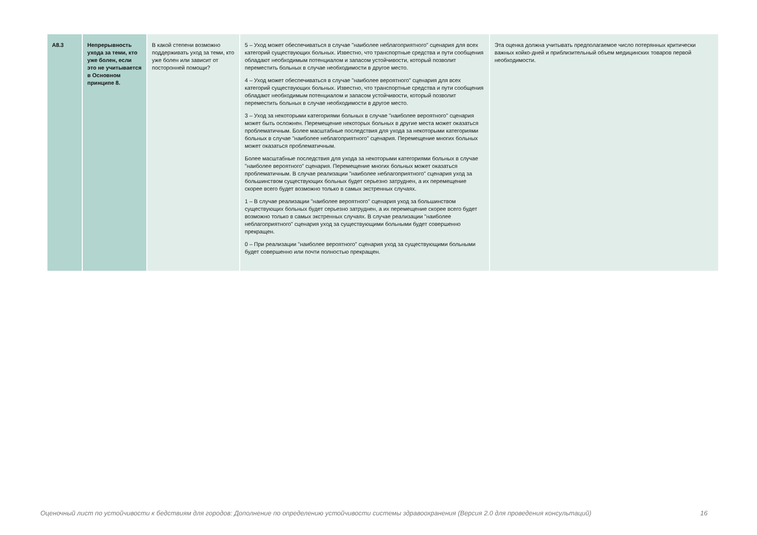| A8.3 | Непрерывность ухода за теми, кто уже болен, если это не учитывается в Основном принципе 8. | В какой степени возможно поддерживать уход за теми, кто уже болен или зависит от посторонней помощи? | 5 – Уход может обеспечиваться в случае "наиболее неблагоприятного" сценария для всех категорий существующих больных. Известно, что транспортные средства и пути сообщения обладают необходимым потенциалом и запасом устойчивости, который позволит переместить больных в случае необходимости в другое место. 4 – Уход может обеспечиваться в случае "наиболее вероятного" сценария для всех категорий существующих больных. Известно, что транспортные средства и пути сообщения обладают необходимым потенциалом и запасом устойчивости, который позволит переместить больных в случае необходимости в другое место. 3 – Уход за некоторыми категориями больных в случае "наиболее вероятного" сценария может быть осложнен. Перемещение некоторых больных в другие места может оказаться проблематичным. Более масштабные последствия для ухода за некоторыми категориями больных в случае "наиболее неблагоприятного" сценария. Перемещение многих больных может оказаться проблематичным. Более масштабные последствия для ухода за некоторыми категориями больных в случае "наиболее вероятного" сценария. Перемещение многих больных может оказаться проблематичным. В случае реализации "наиболее неблагоприятного" сценария уход за большинством существующих больных будет серьезно затруднен, а их перемещение скорее всего будет возможно только в самых экстренных случаях. 1 – В случае реализации "наиболее вероятного" сценария уход за большинством существующих больных будет серьезно затруднен, а их перемещение скорее всего будет возможно только в самых экстренных случаях. В случае реализации "наиболее неблагоприятного" сценария уход за существующими больными будет совершенно прекращен. 0 – При реализации "наиболее вероятного" сценария уход за существующими больными будет совершенно или почти полностью прекращен. | Эта оценка должна учитывать предполагаемое число потерянных критически важных койко-дней и приблизительный объем медицинских товаров первой необходимости. |
Оценочный лист по устойчивости к бедствиям для городов: Дополнение по определению устойчивости системы здравоохранения (Версия 2.0 для проведения консультаций) 16